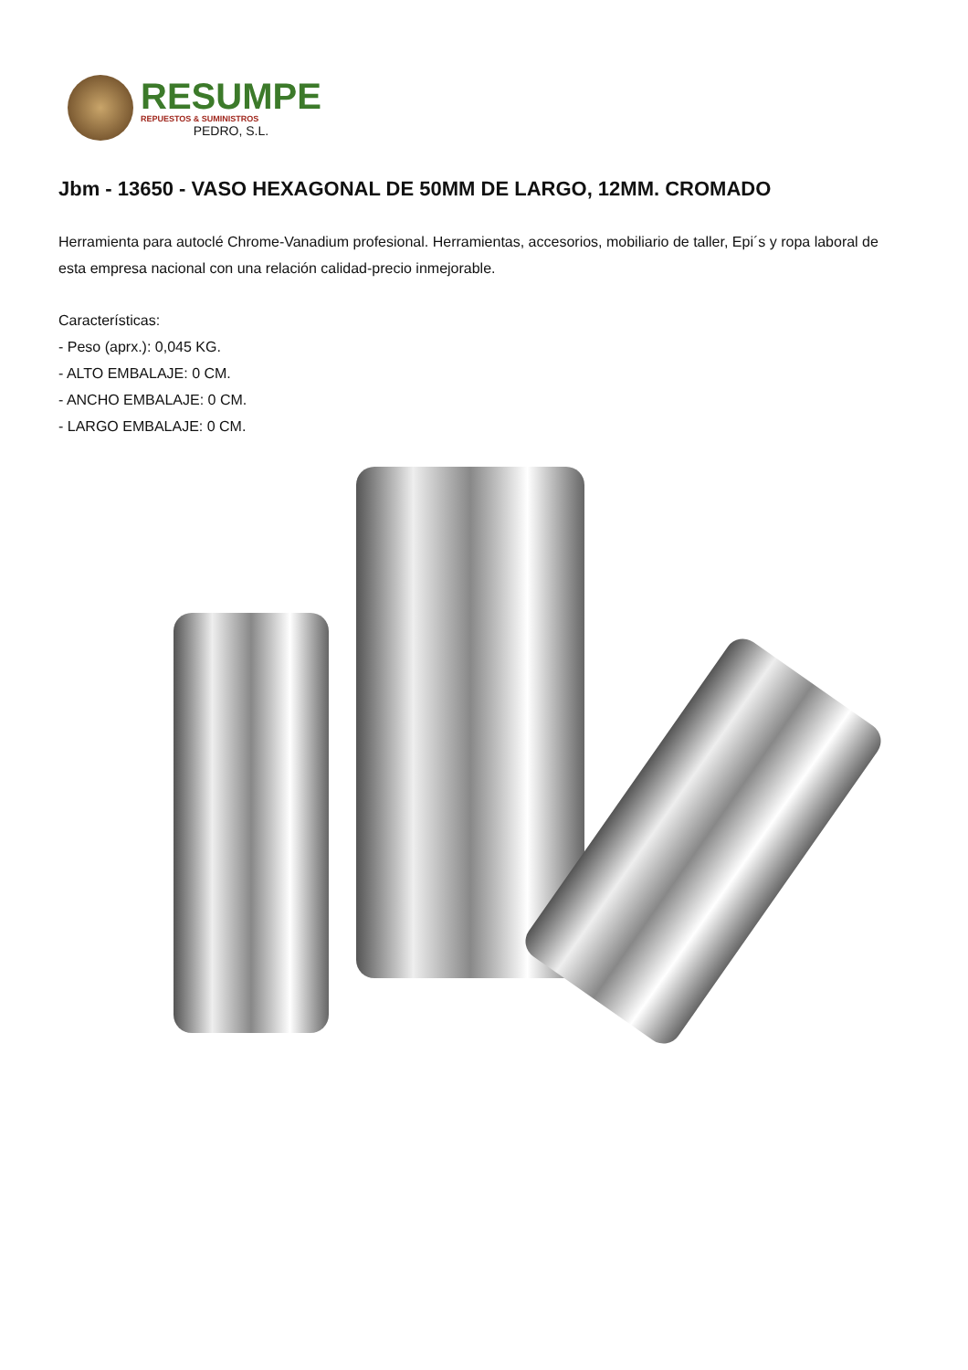RESUMPE
REPUESTOS & SUMINISTROS
PEDRO, S.L.
Jbm - 13650 - VASO HEXAGONAL DE 50MM DE LARGO, 12MM. CROMADO
Herramienta para autoclé Chrome-Vanadium profesional. Herramientas, accesorios, mobiliario de taller, Epi´s y ropa laboral de esta empresa nacional con una relación calidad-precio inmejorable.
Características:
- Peso (aprx.): 0,045 KG.
- ALTO EMBALAJE: 0 CM.
- ANCHO EMBALAJE: 0 CM.
- LARGO EMBALAJE: 0 CM.